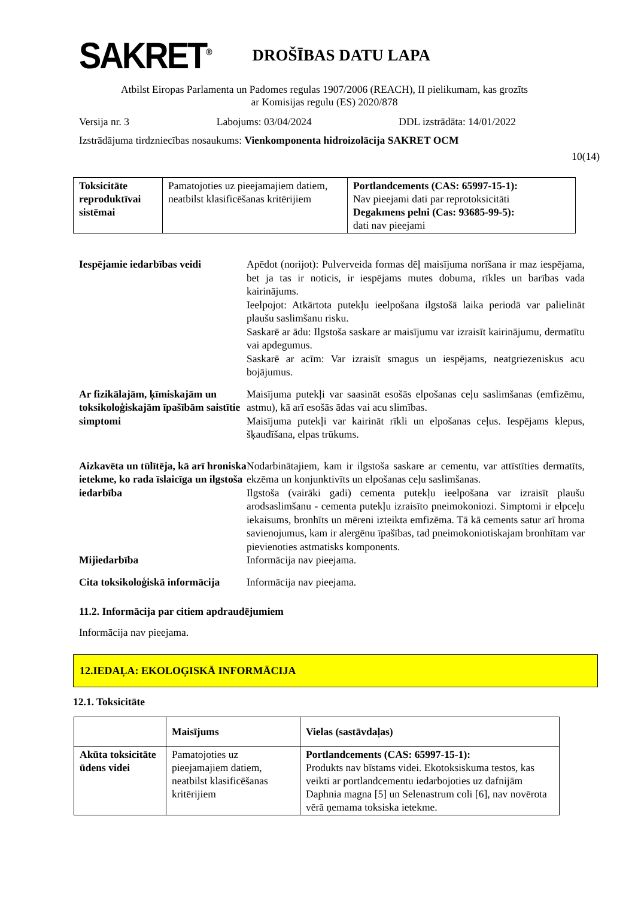SAKRET<sup>®</sup>
DROŠĪBAS DATU LAPA
Atbilst Eiropas Parlamenta un Padomes regulas 1907/2006 (REACH), II pielikumam, kas grozīts
ar Komisijas regulu (ES) 2020/878
Versija nr. 3 Labojums: 03/04/2024 DDL izstrādāta: 14/01/2022
Izstrādājuma tirdzniecības nosaukums: Vienkomponenta hidroizolācija SAKRET OCM
10(14)
| Toksicitāte reproduktīvai sistēmai | Pamatojoties uz pieejamajiem datiem, neatbilst klasificēšanas kritērijiem | Portlandcements (CAS: 65997-15-1): Nav pieejami dati par reprotoksicitāti Degakmens pelni (Cas: 93685-99-5): dati nav pieejami |
Iespējamie iedarbības veidi
Apēdot (norijot): Pulverveida formas dēļ maisījuma norīšana ir maz iespējama, bet ja tas ir noticis, ir iespējams mutes dobuma, rīkles un barības vada kairinājums.
Ieelpojot: Atkārtota putekļu ieelpošana ilgstošā laika periodā var palielināt plaušu saslimšanu risku.
Saskarē ar ādu: Ilgstoša saskare ar maisījumu var izraisīt kairinājumu, dermatītu vai apdegumus.
Saskarē ar acīm: Var izraisīt smagus un iespējams, neatgriezeniskus acu bojājumus.
Ar fizikālajām, ķīmiskajām un toksikoloģiskajām īpašībām saistītie simptomi
Maisījuma putekļi var saasināt esošās elpošanas ceļu saslimšanas (emfizēmu, astmu), kā arī esošās ādas vai acu slimības.
Maisījuma putekļi var kairināt rīkli un elpošanas ceļus. Iespējams klepus, šķaudīšana, elpas trūkums.
Aizkavēta un tūlītēja, kā arī hroniska ietekme, ko rada īslaicīga un ilgstoša iedarbība
Nodarbinātajiem, kam ir ilgstoša saskare ar cementu, var attīstīties dermatīts, ekzēma un konjunktivīts un elpošanas ceļu saslimšanas.
Ilgstoša (vairāki gadi) cementa putekļu ieelpošana var izraisīt plaušu arodsaslimšanu - cementa putekļu izraisīto pneimokoniozi. Simptomi ir elpceļu iekaisums, bronhīts un mēreni izteikta emfizēma. Tā kā cements satur arī hroma savienojumus, kam ir alergēnu īpašības, tad pneimokoniotiskajam bronhītam var pievienoties astmatisks komponents.
Mijiedarbība
Informācija nav pieejama.
Cita toksikoloģiskā informācija
Informācija nav pieejama.
11.2. Informācija par citiem apdraudējumiem
Informācija nav pieejama.
12.IEDAĻA: EKOLOĢISKĀ INFORMĀCIJA
12.1. Toksicitāte
| | Maisījums | Vielas (sastāvdaļas) |
| --- | --- | --- |
| Akūta toksicitāte ūdens videi | Pamatojoties uz pieejamajiem datiem, neatbilst klasificēšanas kritērijiem | Portlandcements (CAS: 65997-15-1): Produkts nav bīstams videi. Ekotoksiskuma testos, kas veikti ar portlandcementu iedarbojoties uz dafnijām Daphnia magna [5] un Selenastrum coli [6], nav novērota vērā ņemama toksiska ietekme. |